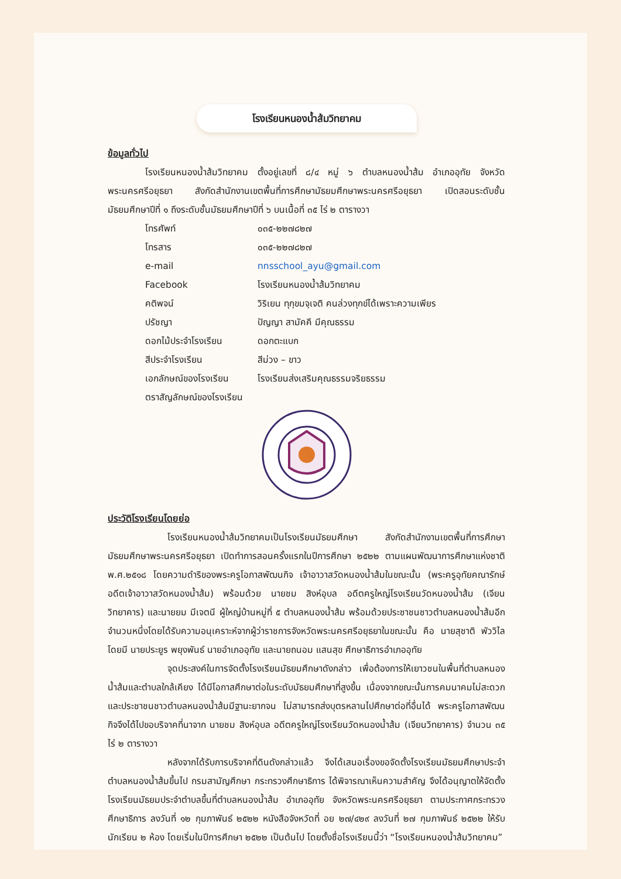โรงเรียนหนองน้ำส้มวิทยาคม
ข้อมูลทั่วไป
โรงเรียนหนองน้ำส้มวิทยาคม ตั้งอยู่เลขที่ ๘/๔ หมู่ ๖ ตำบลหนองน้ำส้ม อำเภออุทัย จังหวัดพระนครศรีอยุธยา สังกัดสำนักงานเขตพื้นที่การศึกษามัธยมศึกษาพระนครศรีอยุธยา เปิดสอนระดับชั้นมัธยมศึกษาปีที่ ๑ ถึงระดับชั้นมัธยมศึกษาปีที่ ๖ บนเนื้อที่ ๓๕ ไร่ ๒ ตารางวา
โทรศัพท์ ๐๓๕-๒๒๗๘๒๗
โทรสาร ๐๓๕-๒๒๗๘๒๗
e-mail nnsschool_ayu@gmail.com
Facebook โรงเรียนหนองน้ำส้มวิทยาคม
คติพจน์ วิริเยน ทุกฺขมจฺเจติ คนล่วงทุกข์ได้เพราะความเพียร
ปรัชญา ปัญญา สามัคคี มีคุณธรรม
ดอกไม้ประจำโรงเรียน ดอกตะแบก
สีประจำโรงเรียน สีม่วง – ขาว
เอกลักษณ์ของโรงเรียน โรงเรียนส่งเสริมคุณธรรมจริยธรรม
ตราสัญลักษณ์ของโรงเรียน
ประวัติโรงเรียนโดยย่อ
โรงเรียนหนองน้ำส้มวิทยาคมเป็นโรงเรียนมัธยมศึกษา สังกัดสำนักงานเขตพื้นที่การศึกษามัธยมศึกษาพระนครศรีอยุธยา เปิดทำการสอนครั้งแรกในปีการศึกษา ๒๕๒๒ ตามแผนพัฒนาการศึกษาแห่งชาติ พ.ศ.๒๕๑๘ โดยความดำริของพระครูโอภาสพัฒนกิจ เจ้าอาวาสวัดหนองน้ำส้มในขณะนั้น (พระครูอุทัยคณารักษ์ อดีตเจ้าอาวาสวัดหนองน้ำส้ม) พร้อมด้วย นายชม สิงห์อุบล อดีตครูใหญ่โรงเรียนวัดหนองน้ำส้ม (เจียนวิทยาคาร) และนายยม มีเจตนี ผู้ใหญ่บ้านหมู่ที่ ๕ ตำบลหนองน้ำส้ม พร้อมด้วยประชาชนชาวตำบลหนองน้ำส้มอีกจำนวนหนึ่งโดยได้รับความอนุเคราะห์จากผู้ว่าราชการจังหวัดพระนครศรีอยุธยาในขณะนั้น คือ นายสุชาติ พัววิไล โดยมี นายประยูร พยุงพันธ์ นายอำเภออุทัย และนายถนอม แสนสุข ศึกษาธิการอำเภออุทัย
จุดประสงค์ในการจัดตั้งโรงเรียนมัธยมศึกษาดังกล่าว เพื่อต้องการให้เยาวชนในพื้นที่ตำบลหนองน้ำส้มและตำบลใกล้เคียง ได้มีโอกาสศึกษาต่อในระดับมัธยมศึกษาที่สูงขึ้น เนื่องจากขณะนั้นการคมนาคมไม่สะดวกและประชาชนชาวตำบลหนองน้ำส้มมีฐานะยากจน ไม่สามารถส่งบุตรหลานไปศึกษาต่อที่อื่นได้ พระครูโอภาสพัฒนกิจจึงได้ไปขอบริจาคที่นาจาก นายชม สิงห์อุบล อดีตครูใหญ่โรงเรียนวัดหนองน้ำส้ม (เจียนวิทยาคาร) จำนวน ๓๕ ไร่ ๒ ตารางวา
หลังจากได้รับการบริจาคที่ดินดังกล่าวแล้ว จึงได้เสนอเรื่องขอจัดตั้งโรงเรียนมัธยมศึกษาประจำตำบลหนองน้ำส้มขึ้นไป กรมสามัญศึกษา กระทรวงศึกษาธิการ ได้พิจารณาเห็นความสำคัญ จึงได้อนุญาตให้จัดตั้งโรงเรียนมัธยมประจำตำบลขึ้นที่ตำบลหนองน้ำส้ม อำเภออุทัย จังหวัดพระนครศรีอยุธยา ตามประกาศกระทรวงศึกษาธิการ ลงวันที่ ๑๒ กุมภาพันธ์ ๒๕๒๒ หนังสือจังหวัดที่ อย ๒๗/๔๒๙ ลงวันที่ ๒๗ กุมภาพันธ์ ๒๕๒๒ ให้รับนักเรียน ๒ ห้อง โดยเริ่มในปีการศึกษา ๒๕๒๒ เป็นต้นไป โดยตั้งชื่อโรงเรียนนี้ว่า “โรงเรียนหนองน้ำส้มวิทยาคม”